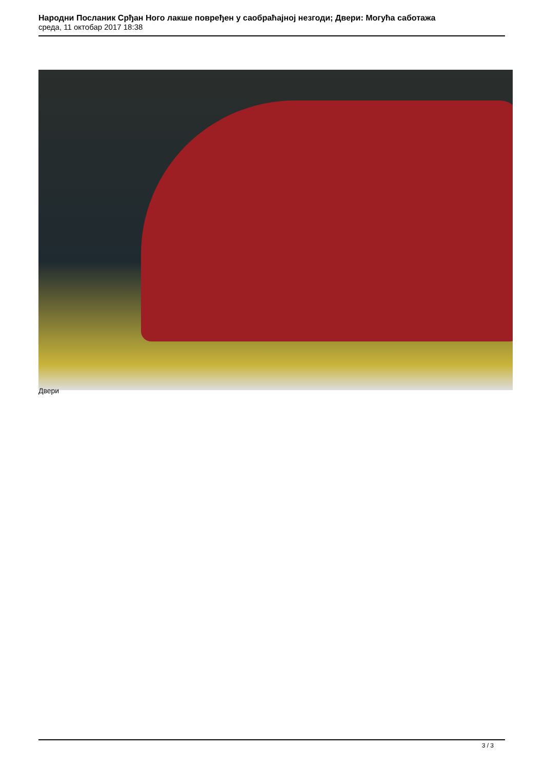Народни Посланик Срђан Ного лакше повређен у саобраћајној незгоди; Двери: Могућа саботажа
среда, 11 октобар 2017 18:38
Двери
3 / 3